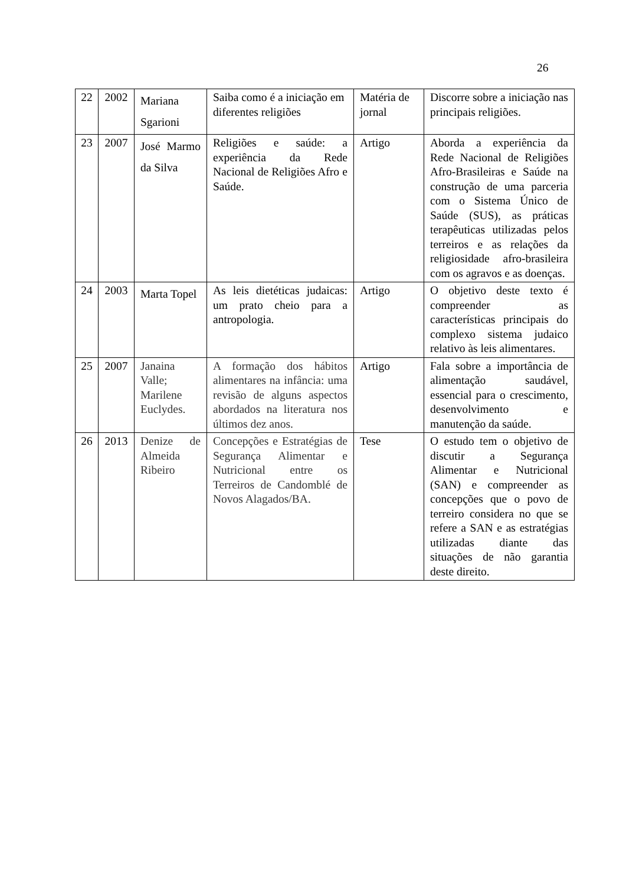26
| 22 | 2002 | Mariana Sgarioni | Saiba como é a iniciação em diferentes religiões | Matéria de jornal | Discorre sobre a iniciação nas principais religiões. |
| 23 | 2007 | José Marmo da Silva | Religiões e saúde: a experiência da Rede Nacional de Religiões Afro e Saúde. | Artigo | Aborda a experiência da Rede Nacional de Religiões Afro-Brasileiras e Saúde na construção de uma parceria com o Sistema Único de Saúde (SUS), as práticas terapêuticas utilizadas pelos terreiros e as relações da religiosidade afro-brasileira com os agravos e as doenças. |
| 24 | 2003 | Marta Topel | As leis dietéticas judaicas: um prato cheio para a antropologia. | Artigo | O objetivo deste texto é compreender as características principais do complexo sistema judaico relativo às leis alimentares. |
| 25 | 2007 | Janaina Valle; Marilene Euclydes. | A formação dos hábitos alimentares na infância: uma revisão de alguns aspectos abordados na literatura nos últimos dez anos. | Artigo | Fala sobre a importância de alimentação saudável, essencial para o crescimento, desenvolvimento e manutenção da saúde. |
| 26 | 2013 | Denize de Almeida Ribeiro | Concepções e Estratégias de Segurança Alimentar e Nutricional entre os Terreiros de Candomblé de Novos Alagados/BA. | Tese | O estudo tem o objetivo de discutir a Segurança Alimentar e Nutricional (SAN) e compreender as concepções que o povo de terreiro considera no que se refere a SAN e as estratégias utilizadas diante das situações de não garantia deste direito. |